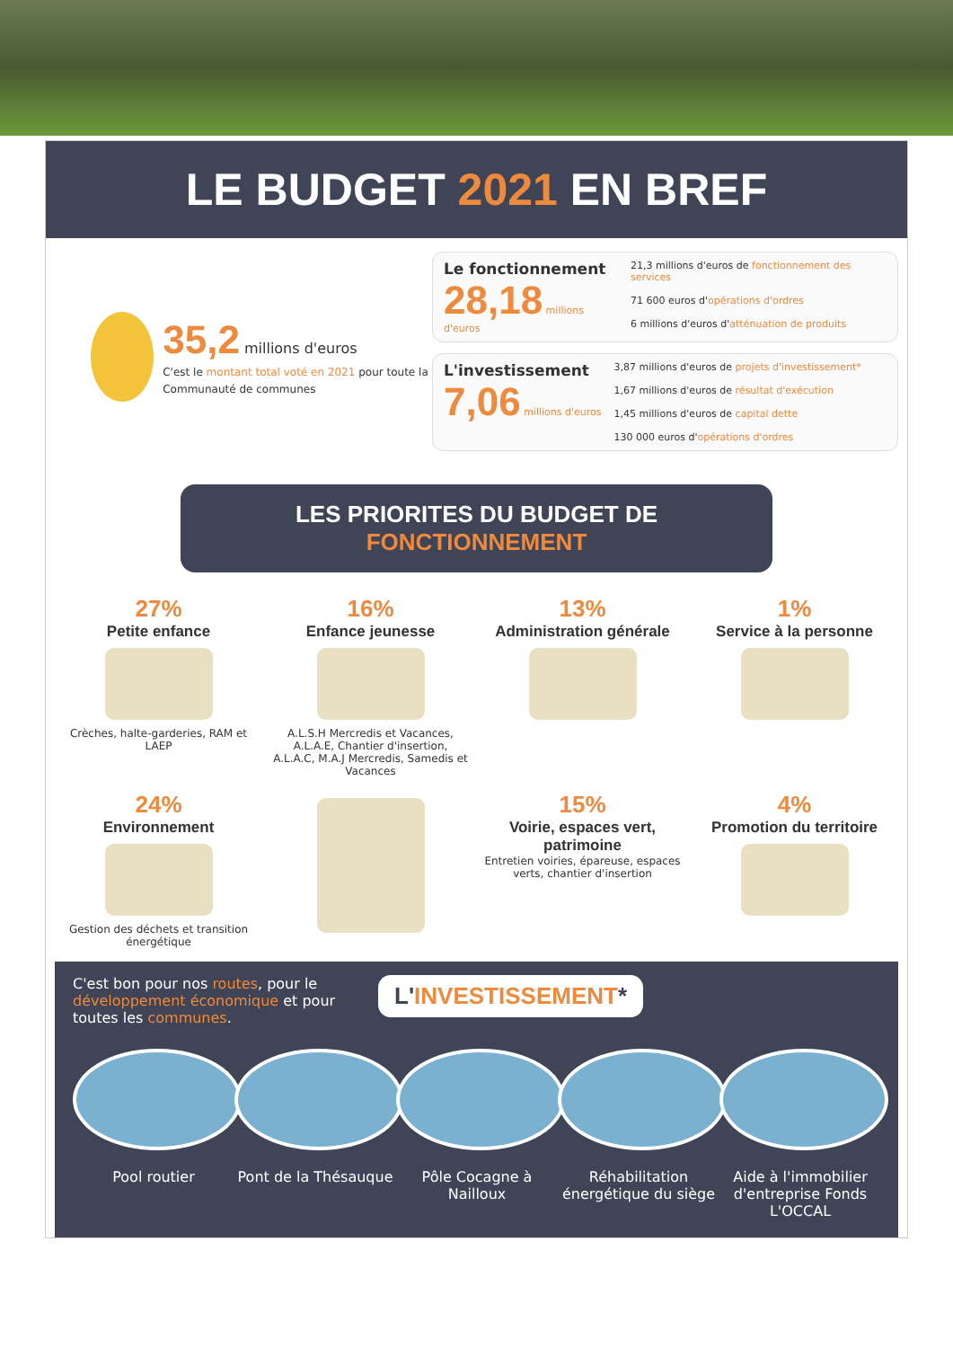LE BUDGET 2021 EN BREF
35,2 millions d'euros
C'est le montant total voté en 2021 pour toute la Communauté de communes
Le fonctionnement
28,18 millions d'euros
21,3 millions d'euros de fonctionnement des services
71 600 euros d'opérations d'ordres
6 millions d'euros d'atténuation de produits
L'investissement
7,06 millions d'euros
3,87 millions d'euros de projets d'investissement*
1,67 millions d'euros de résultat d'exécution
1,45 millions d'euros de capital dette
130 000 euros d'opérations d'ordres
LES PRIORITES DU BUDGET DE FONCTIONNEMENT
27%
Petite enfance
Crèches, halte-garderies, RAM et LAEP
16%
Enfance jeunesse
A.L.S.H Mercredis et Vacances, A.L.A.E, Chantier d'insertion, A.L.A.C, M.A.J Mercredis, Samedis et Vacances
13%
Administration générale
1%
Service à la personne
24%
Environnement
Gestion des déchets et transition énergétique
15%
Voirie, espaces vert, patrimoine
Entretien voiries, épareuse, espaces verts, chantier d'insertion
4%
Promotion du territoire
C'est bon pour nos routes, pour le développement économique et pour toutes les communes.
L'INVESTISSEMENT*
Pool routier Pont de la Thésauque
Pôle Cocagne à Nailloux
Réhabilitation énergétique du siège
Aide à l'immobilier d'entreprise Fonds L'OCCAL